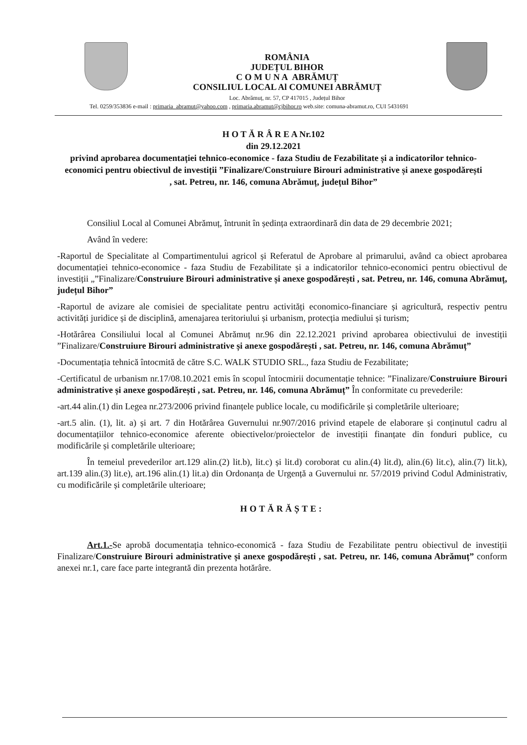ROMÂNIA
JUDEȚUL BIHOR
C O M U N A ABRĂMUȚ
CONSILIUL LOCAL Al COMUNEI ABRĂMUȚ
Loc. Abrămuț, nr. 57, CP 417015 , Județul Bihor
Tel. 0259/353836 e-mail : primaria_abramut@yahoo.com , primaria.abramut@cjbihor.ro web.site: comuna-abramut.ro, CUI 5431691
H O T Ă R Â R E A Nr.102
din 29.12.2021
privind aprobarea documentației tehnico-economice - faza Studiu de Fezabilitate și a indicatorilor tehnico-economici pentru obiectivul de investiții ”Finalizare/Construiure Birouri administrative și anexe gospodărești , sat. Petreu, nr. 146, comuna Abrămuț, județul Bihor”
Consiliul Local al Comunei Abrămuț, întrunit în ședința extraordinară din data de 29 decembrie 2021;
Având în vedere:
-Raportul de Specialitate al Compartimentului agricol și Referatul de Aprobare al primarului, având ca obiect aprobarea documentației tehnico-economice - faza Studiu de Fezabilitate și a indicatorilor tehnico-economici pentru obiectivul de investiții „”Finalizare/Construiure Birouri administrative și anexe gospodărești , sat. Petreu, nr. 146, comuna Abrămuț, județul Bihor”
-Raportul de avizare ale comisiei de specialitate pentru activități economico-financiare și agricultură, respectiv pentru activități juridice și de disciplină, amenajarea teritoriului și urbanism, protecția mediului și turism;
-Hotărârea Consiliului local al Comunei Abrămuț nr.96 din 22.12.2021 privind aprobarea obiectivului de investiții ”Finalizare/Construiure Birouri administrative și anexe gospodărești , sat. Petreu, nr. 146, comuna Abrămuț”
-Documentația tehnică întocmită de către S.C. WALK STUDIO SRL., faza Studiu de Fezabilitate;
-Certificatul de urbanism nr.17/08.10.2021 emis în scopul întocmirii documentație tehnice: ”Finalizare/Construiure Birouri administrative și anexe gospodărești , sat. Petreu, nr. 146, comuna Abrămuț” În conformitate cu prevederile:
-art.44 alin.(1) din Legea nr.273/2006 privind finanțele publice locale, cu modificările și completările ulterioare;
-art.5 alin. (1), lit. a) și art. 7 din Hotărârea Guvernului nr.907/2016 privind etapele de elaborare și conținutul cadru al documentațiilor tehnico-economice aferente obiectivelor/proiectelor de investiții finanțate din fonduri publice, cu modificările și completările ulterioare;
În temeiul prevederilor art.129 alin.(2) lit.b), lit.c) și lit.d) coroborat cu alin.(4) lit.d), alin.(6) lit.c), alin.(7) lit.k), art.139 alin.(3) lit.e), art.196 alin.(1) lit.a) din Ordonanța de Urgență a Guvernului nr. 57/2019 privind Codul Administrativ, cu modificările și completările ulterioare;
HOTĂRĂȘTE:
Art.1.-Se aprobă documentația tehnico-economică - faza Studiu de Fezabilitate pentru obiectivul de investiții Finalizare/Construiure Birouri administrative și anexe gospodărești , sat. Petreu, nr. 146, comuna Abrămuț” conform anexei nr.1, care face parte integrantă din prezenta hotărâre.